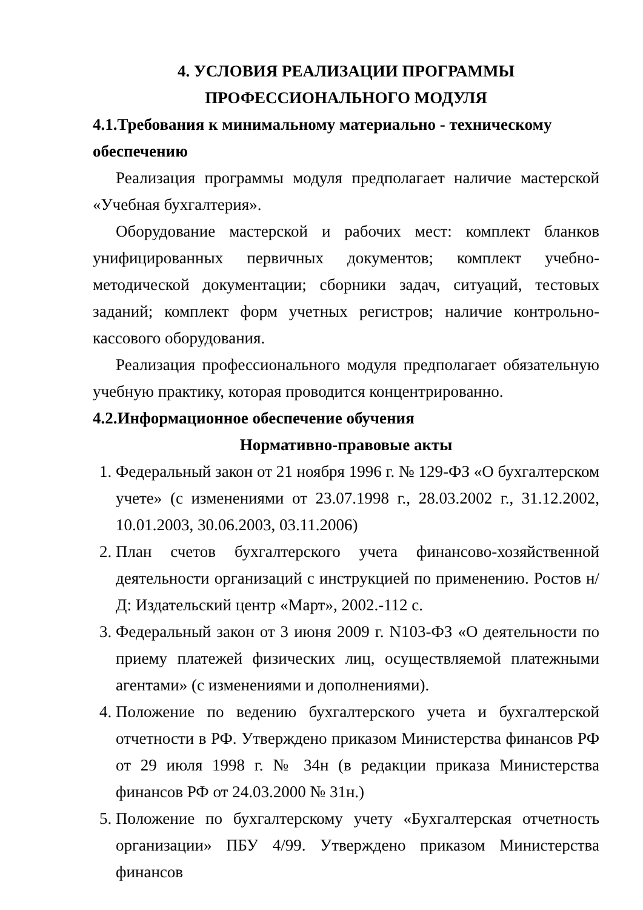4. УСЛОВИЯ РЕАЛИЗАЦИИ ПРОГРАММЫ
ПРОФЕССИОНАЛЬНОГО МОДУЛЯ
4.1.Требования к минимальному материально - техническому обеспечению
Реализация программы модуля предполагает наличие мастерской «Учебная бухгалтерия».
Оборудование мастерской и рабочих мест: комплект бланков унифицированных первичных документов; комплект учебно-методической документации; сборники задач, ситуаций, тестовых заданий; комплект форм учетных регистров; наличие контрольно-кассового оборудования.
Реализация профессионального модуля предполагает обязательную учебную практику, которая проводится концентрированно.
4.2.Информационное обеспечение обучения
Нормативно-правовые акты
1. Федеральный закон от 21 ноября 1996 г. № 129-ФЗ «О бухгалтерском учете» (с изменениями от 23.07.1998 г., 28.03.2002 г., 31.12.2002, 10.01.2003, 30.06.2003, 03.11.2006)
2. План счетов бухгалтерского учета финансово-хозяйственной деятельности организаций с инструкцией по применению. Ростов н/Д: Издательский центр «Март», 2002.-112 с.
3. Федеральный закон от 3 июня 2009 г. N103-ФЗ «О деятельности по приему платежей физических лиц, осуществляемой платежными агентами» (с изменениями и дополнениями).
4. Положение по ведению бухгалтерского учета и бухгалтерской отчетности в РФ. Утверждено приказом Министерства финансов РФ от 29 июля 1998 г. № 34н (в редакции приказа Министерства финансов РФ от 24.03.2000 № 31н.)
5. Положение по бухгалтерскому учету «Бухгалтерская отчетность организации» ПБУ 4/99. Утверждено приказом Министерства финансов